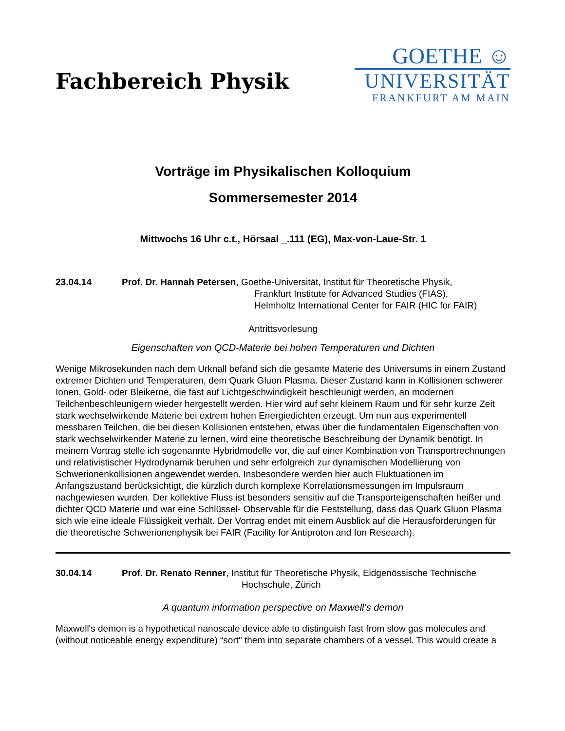Fachbereich Physik
GOETHE ☺
UNIVERSITÄT
FRANKFURT AM MAIN
Vorträge im Physikalischen Kolloquium
Sommersemester 2014
Mittwochs 16 Uhr c.t., Hörsaal _.111 (EG), Max-von-Laue-Str. 1
23.04.14 Prof. Dr. Hannah Petersen, Goethe-Universität, Institut für Theoretische Physik,
Frankfurt Institute for Advanced Studies (FIAS),
Helmholtz International Center for FAIR (HIC for FAIR)
Antrittsvorlesung
Eigenschaften von QCD-Materie bei hohen Temperaturen und Dichten
Wenige Mikrosekunden nach dem Urknall befand sich die gesamte Materie des Universums in einem Zustand extremer Dichten und Temperaturen, dem Quark Gluon Plasma. Dieser Zustand kann in Kollisionen schwerer Ionen, Gold- oder Bleikerne, die fast auf Lichtgeschwindigkeit beschleunigt werden, an modernen Teilchenbeschleunigern wieder hergestellt werden. Hier wird auf sehr kleinem Raum und für sehr kurze Zeit stark wechselwirkende Materie bei extrem hohen Energiedichten erzeugt. Um nun aus experimentell messbaren Teilchen, die bei diesen Kollisionen entstehen, etwas über die fundamentalen Eigenschaften von stark wechselwirkender Materie zu lernen, wird eine theoretische Beschreibung der Dynamik benötigt. In meinem Vortrag stelle ich sogenannte Hybridmodelle vor, die auf einer Kombination von Transportrechnungen und relativistischer Hydrodynamik beruhen und sehr erfolgreich zur dynamischen Modellierung von Schwerionenkollisionen angewendet werden. Insbesondere werden hier auch Fluktuationen im Anfangszustand berücksichtigt, die kürzlich durch komplexe Korrelationsmessungen im Impulsraum nachgewiesen wurden. Der kollektive Fluss ist besonders sensitiv auf die Transporteigenschaften heißer und dichter QCD Materie und war eine Schlüssel- Observable für die Feststellung, dass das Quark Gluon Plasma sich wie eine ideale Flüssigkeit verhält. Der Vortrag endet mit einem Ausblick auf die Herausforderungen für die theoretische Schwerionenphysik bei FAIR (Facility for Antiproton and Ion Research).
30.04.14 Prof. Dr. Renato Renner, Institut für Theoretische Physik, Eidgenössische Technische
Hochschule, Zürich
A quantum information perspective on Maxwell’s demon
Maxwell's demon is a hypothetical nanoscale device able to distinguish fast from slow gas molecules and (without noticeable energy expenditure) “sort" them into separate chambers of a vessel. This would create a